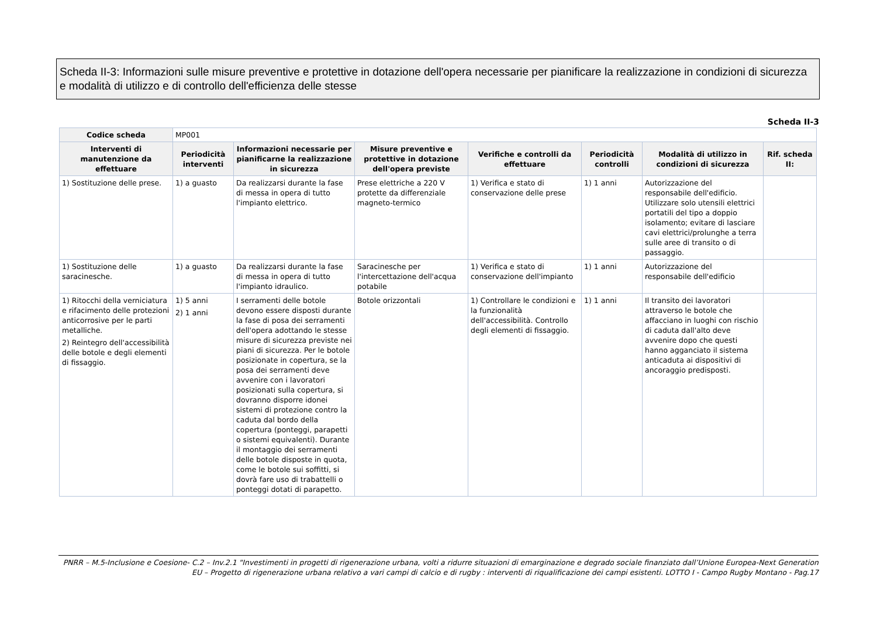Scheda II-3: Informazioni sulle misure preventive e protettive in dotazione dell'opera necessarie per pianificare la realizzazione in condizioni di sicurezza e modalità di utilizzo e di controllo dell'efficienza delle stesse
Scheda II-3
| Codice scheda | MP001 | | | | | | |
| Interventi di manutenzione da effettuare | Periodicità interventi | Informazioni necessarie per pianificarne la realizzazione in sicurezza | Misure preventive e protettive in dotazione dell'opera previste | Verifiche e controlli da effettuare | Periodicità controlli | Modalità di utilizzo in condizioni di sicurezza | Rif. scheda II: |
| 1) Sostituzione delle prese. | 1) a guasto | Da realizzarsi durante la fase di messa in opera di tutto l'impianto elettrico. | Prese elettriche a 220 V protette da differenziale magneto-termico | 1) Verifica e stato di conservazione delle prese | 1) 1 anni | Autorizzazione del responsabile dell'edificio. Utilizzare solo utensili elettrici portatili del tipo a doppio isolamento; evitare di lasciare cavi elettrici/prolunghe a terra sulle aree di transito o di passaggio. | |
| 1) Sostituzione delle saracinesche. | 1) a guasto | Da realizzarsi durante la fase di messa in opera di tutto l'impianto idraulico. | Saracinesche per l'intercettazione dell'acqua potabile | 1) Verifica e stato di conservazione dell'impianto | 1) 1 anni | Autorizzazione del responsabile dell'edificio | |
| 1) Ritocchi della verniciatura e rifacimento delle protezioni anticorrosive per le parti metalliche. 2) Reintegro dell'accessibilità delle botole e degli elementi di fissaggio. | 1) 5 anni 2) 1 anni | I serramenti delle botole devono essere disposti durante la fase di posa dei serramenti dell'opera adottando le stesse misure di sicurezza previste nei piani di sicurezza. Per le botole posizionate in copertura, se la posa dei serramenti deve avvenire con i lavoratori posizionati sulla copertura, si dovranno disporre idonei sistemi di protezione contro la caduta dal bordo della copertura (ponteggi, parapetti o sistemi equivalenti). Durante il montaggio dei serramenti delle botole disposte in quota, come le botole sui soffitti, si dovrà fare uso di trabattelli o ponteggi dotati di parapetto. | Botole orizzontali | 1) Controllare le condizioni e la funzionalità dell'accessibilità. Controllo degli elementi di fissaggio. | 1) 1 anni | Il transito dei lavoratori attraverso le botole che affacciano in luoghi con rischio di caduta dall'alto deve avvenire dopo che questi hanno agganciato il sistema anticaduta ai dispositivi di ancoraggio predisposti. | |
PNRR – M.5-Inclusione e Coesione- C.2 – Inv.2.1 "Investimenti in progetti di rigenerazione urbana, volti a ridurre situazioni di emarginazione e degrado sociale finanziato dall’Unione Europea-Next Generation EU – Progetto di rigenerazione urbana relativo a vari campi di calcio e di rugby : interventi di riqualificazione dei campi esistenti. LOTTO I - Campo Rugby Montano - Pag.17